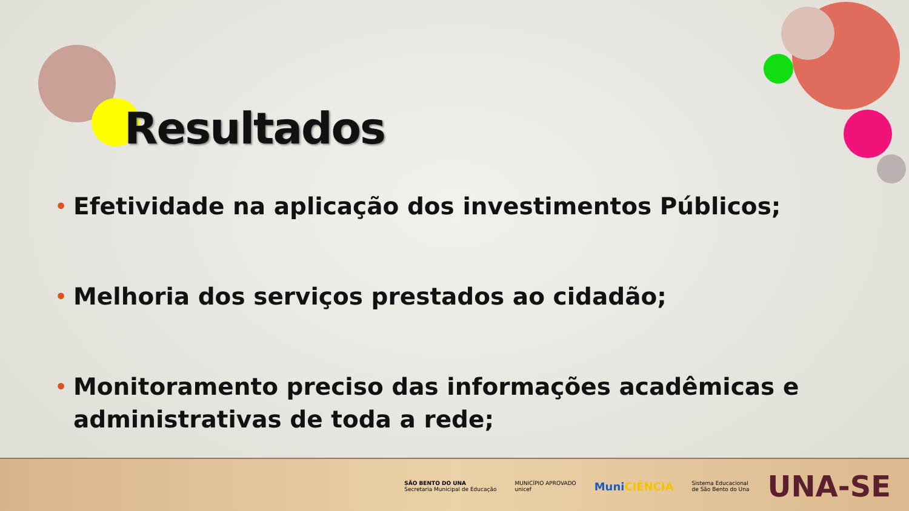Resultados
• Efetividade na aplicação dos investimentos Públicos;
• Melhoria dos serviços prestados ao cidadão;
• Monitoramento preciso das informações acadêmicas e administrativas de toda a rede;
SÃO BENTO DO UNA
Secretaria Municipal de Educação
MUNICÍPIO APROVADO
unicef
MuniCIÊNCIA
Sistema Educacional
de São Bento do Una
UNA-SE